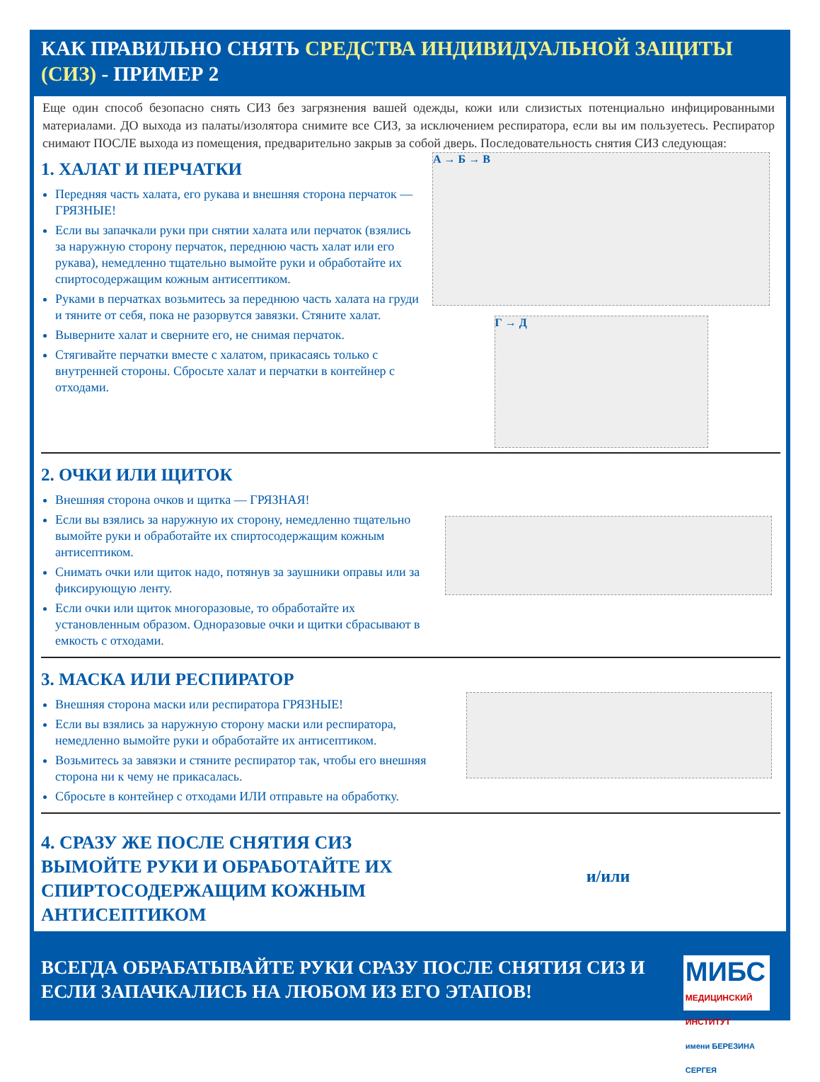КАК ПРАВИЛЬНО СНЯТЬ СРЕДСТВА ИНДИВИДУАЛЬНОЙ ЗАЩИТЫ (СИЗ) - ПРИМЕР 2
Еще один способ безопасно снять СИЗ без загрязнения вашей одежды, кожи или слизистых потенциально инфицированными материалами. ДО выхода из палаты/изолятора снимите все СИЗ, за исключением респиратора, если вы им пользуетесь. Респиратор снимают ПОСЛЕ выхода из помещения, предварительно закрыв за собой дверь. Последовательность снятия СИЗ следующая:
1. ХАЛАТ И ПЕРЧАТКИ
Передняя часть халата, его рукава и внешняя сторона перчаток — ГРЯЗНЫЕ!
Если вы запачкали руки при снятии халата или перчаток (взялись за наружную сторону перчаток, переднюю часть халат или его рукава), немедленно тщательно вымойте руки и обработайте их спиртосодержащим кожным антисептиком.
Руками в перчатках возьмитесь за переднюю часть халата на груди и тяните от себя, пока не разорвутся завязки. Стяните халат.
Выверните халат и сверните его, не снимая перчаток.
Стягивайте перчатки вместе с халатом, прикасаясь только с внутренней стороны. Сбросьте халат и перчатки в контейнер с отходами.
А → Б → В
Г → Д
2. ОЧКИ ИЛИ ЩИТОК
Внешняя сторона очков и щитка — ГРЯЗНАЯ!
Если вы взялись за наружную их сторону, немедленно тщательно вымойте руки и обработайте их спиртосодержащим кожным антисептиком.
Снимать очки или щиток надо, потянув за заушники оправы или за фиксирующую ленту.
Если очки или щиток многоразовые, то обработайте их установленным образом. Одноразовые очки и щитки сбрасывают в емкость с отходами.
3. МАСКА ИЛИ РЕСПИРАТОР
Внешняя сторона маски или респиратора ГРЯЗНЫЕ!
Если вы взялись за наружную сторону маски или респиратора, немедленно вымойте руки и обработайте их антисептиком.
Возьмитесь за завязки и стяните респиратор так, чтобы его внешняя сторона ни к чему не прикасалась.
Сбросьте в контейнер с отходами ИЛИ отправьте на обработку.
4. СРАЗУ ЖЕ ПОСЛЕ СНЯТИЯ СИЗ ВЫМОЙТЕ РУКИ И ОБРАБОТАЙТЕ ИХ СПИРТОСОДЕРЖАЩИМ КОЖНЫМ АНТИСЕПТИКОМ
и/или
ВСЕГДА ОБРАБАТЫВАЙТЕ РУКИ СРАЗУ ПОСЛЕ СНЯТИЯ СИЗ И ЕСЛИ ЗАПАЧКАЛИСЬ НА ЛЮБОМ ИЗ ЕГО ЭТАПОВ!
МИБС
МЕДИЦИНСКИЙ ИНСТИТУТ
имени БЕРЕЗИНА СЕРГЕЯ